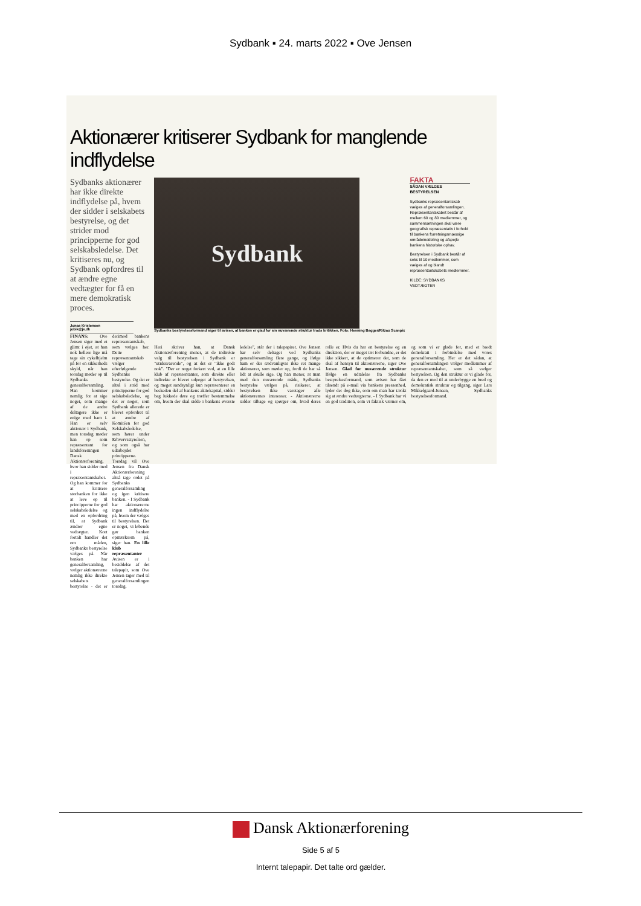Sydbank ▪ 24. marts 2022 ▪ Ove Jensen
Aktionærer kritiserer Sydbank for manglende indflydelse
Sydbanks aktionærer har ikke direkte indflydelse på, hvem der sidder i selskabets bestyrelse, og det strider mod principperne for god selskabsledelse. Det kritiseres nu, og Sydbank opfordres til at ændre egne vedtægter for få en mere demokratisk proces.
Jonas Kristensen
jobik@jv.dk
FINANS: Ove Jensen siger med et glimt i øjet, at han nok hellere lige må tage sin cykelhjelm på for en sikkerheds skyld, når han torsdag møder op til Sydbanks generalforsamling. Han kommer nemlig for at sige noget, som mange af de andre deltagere ikke er enige med ham i. Han er selv aktionær i Sydbank, men torsdag møder han op som repræsentant for landsforeningen Dansk Aktionærforening, hvor han sidder med i repræsentantskabet. Og han kommer for at kritisere storbanken for ikke at leve op til principperne for god selskabsledelse og med en opfordring til, at Sydbank ændrer egne vedtægter. Kort fortalt handler det om måden, Sydbanks bestyrelse vælges på. Når banken har generalforsamling, vælger aktionærerne nemlig ikke direkte selskabets bestyrelse - det er derimod bankens repræsentantskab, som vælges her. Dette repræsentantskab vælger efterfølgende Sydbanks bestyrelse. Og det er altså i strid med principperne for god selskabsledelse, og det er noget, som Sydbank allerede er blevet opfordret til at ændre af Komitéen for god Selskabsledelse, som hører under Erhvervsstyrelsen, og som også har udarbejdet principperne. Torsdag vil Ove Jensen fra Dansk Aktionærforening altså tage ordet på Sydbanks generalforsamling og igen kritisere banken. - I Sydbank har aktionærerne ingen indflydelse på, hvem der vælges til bestyrelsen. Det er noget, vi løbende gør banken opmærksom på, siger han. En lille klub repræsentanter Avisen er i besiddelse af det talepapir, som Ove Jensen tager med til generalforsamlingen torsdag.
Sydbank
Sydbanks bestyrelsesformand siger til avisen, at banken er glad for sin nuværende struktur trods kritikken. Foto: Henning Bagger/Ritzau Scanpix
FAKTA
SÅDAN VÆLGES BESTYRELSEN
Sydbanks repræsentantskab vælges af generalforsamlingen. Repræsentantskabet består af mellem 60 og 80 medlemmer, og sammensætningen skal være geografisk repræsentativ i forhold til bankens forretningsmæssige områdeinddeling og afspejle bankens historiske ophav.
Bestyrelsen i Sydbank består af seks til 10 medlemmer, som vælges af og blandt repræsentantskabets medlemmer.
KILDE: SYDBANKS VEDTÆGTER
Heri skriver han, at Dansk Aktionærforening mener, at de indirekte valg til bestyrelsen i Sydbank er "utidssvarende", og at det er "ikke godt nok". "Der er noget forkert ved, at en lille klub af repræsentanter, som direkte eller indirekte er blevet udpeget af bestyrelsen, og meget sandsynligt kun repræsenterer en beskeden del af bankens aktiekapital, sidder bag lukkede døre og træffer bestemmelse om, hvem der skal sidde i bankens øverste ledelse", står der i talepapiret. Ove Jensen har selv deltaget ved Sydbanks generalforsamling flere gange, og ifølge ham er der sædvanligvis ikke ret mange aktionærer, som møder op, fordi de har så lidt at skulle sige. Og han mener, at man med den nuværende måde, Sydbanks bestyrelse vælges på, risikerer, at bestyrelsen ikke varetager alle aktionærernes interesser. - Aktionærerne sidder tilbage og spørger om, hvad deres rolle er. Hvis du har en bestyrelse og en direktion, der er meget tæt forbundne, er det ikke sikkert, at de optimerer det, som de skal af hensyn til aktionærerne, siger Ove Jensen. Glad for nuværende struktur Ifølge en udtalelse fra Sydbanks bestyrelsesformand, som avisen har fået tilsendt på e-mail via bankens pressenhed, lyder det dog ikke, som om man har tænkt sig at ændre vedtægterne. - I Sydbank har vi en god tradition, som vi faktisk værner om, og som vi er glade for, med et bredt demokrati i forbindelse med vores generalforsamling. Her er det sådan, at generalforsamlingen vælger medlemmer af repræsentantskabet, som så vælger bestyrelsen. Og den struktur er vi glade for, da den er med til at underbygge en bred og demokratisk struktur og tilgang, siger Lars Mikkelgaard-Jensen, Sydbanks bestyrelsesformand.
Dansk Aktionærforening
Side 5 af 5
Internt talepapir. Det talte ord gælder.